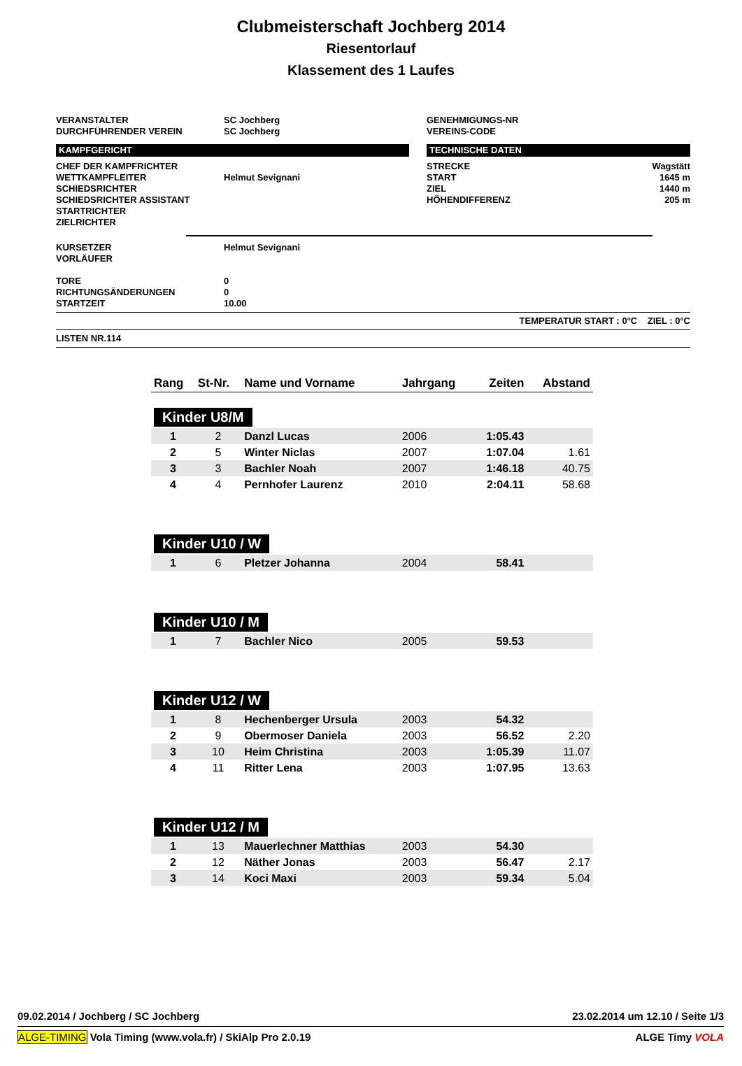Clubmeisterschaft Jochberg 2014
Riesentorlauf
Klassement des 1 Laufes
VERANSTALTER
DURCHFÜHRENDER VEREIN
SC Jochberg
SC Jochberg
GENEHMIGUNGS-NR
VEREINS-CODE
KAMPFGERICHT
CHEF DER KAMPFRICHTER
WETTKAMPFLEITER
SCHIEDSRICHTER
SCHIEDSRICHTER ASSISTANT
STARTRICHTER
ZIELRICHTER
Helmut Sevignani
TECHNISCHE DATEN
STRECKE
START
ZIEL
HÖHENDIFFERENZ
Wagstätt
1645 m
1440 m
205 m
KURSETZER
VORLÄUFER
TORE
RICHTUNGSÄNDERUNGEN
STARTZEIT
Helmut Sevignani
0
0
10.00
TEMPERATUR START : 0°C ZIEL : 0°C
LISTEN NR.114
| Rang | St-Nr. | Name und Vorname | Jahrgang | Zeiten | Abstand |
| Kinder U8/M | | | | | |
| 1 | 2 | Danzl Lucas | 2006 | 1:05.43 | |
| 2 | 5 | Winter Niclas | 2007 | 1:07.04 | 1.61 |
| 3 | 3 | Bachler Noah | 2007 | 1:46.18 | 40.75 |
| 4 | 4 | Pernhofer Laurenz | 2010 | 2:04.11 | 58.68 |
| Kinder U10 / W | | | | | |
| 1 | 6 | Pletzer Johanna | 2004 | 58.41 | |
| Kinder U10 / M | | | | | |
| 1 | 7 | Bachler Nico | 2005 | 59.53 | |
| Kinder U12 / W | | | | | |
| 1 | 8 | Hechenberger Ursula | 2003 | 54.32 | |
| 2 | 9 | Obermoser Daniela | 2003 | 56.52 | 2.20 |
| 3 | 10 | Heim Christina | 2003 | 1:05.39 | 11.07 |
| 4 | 11 | Ritter Lena | 2003 | 1:07.95 | 13.63 |
| Kinder U12 / M | | | | | |
| 1 | 13 | Mauerlechner Matthias | 2003 | 54.30 | |
| 2 | 12 | Näther Jonas | 2003 | 56.47 | 2.17 |
| 3 | 14 | Koci Maxi | 2003 | 59.34 | 5.04 |
09.02.2014 / Jochberg / SC Jochberg
23.02.2014 um 12.10 / Seite 1/3
ALGE-TIMING Vola Timing (www.vola.fr) / SkiAlp Pro 2.0.19
ALGE Timy VOLA